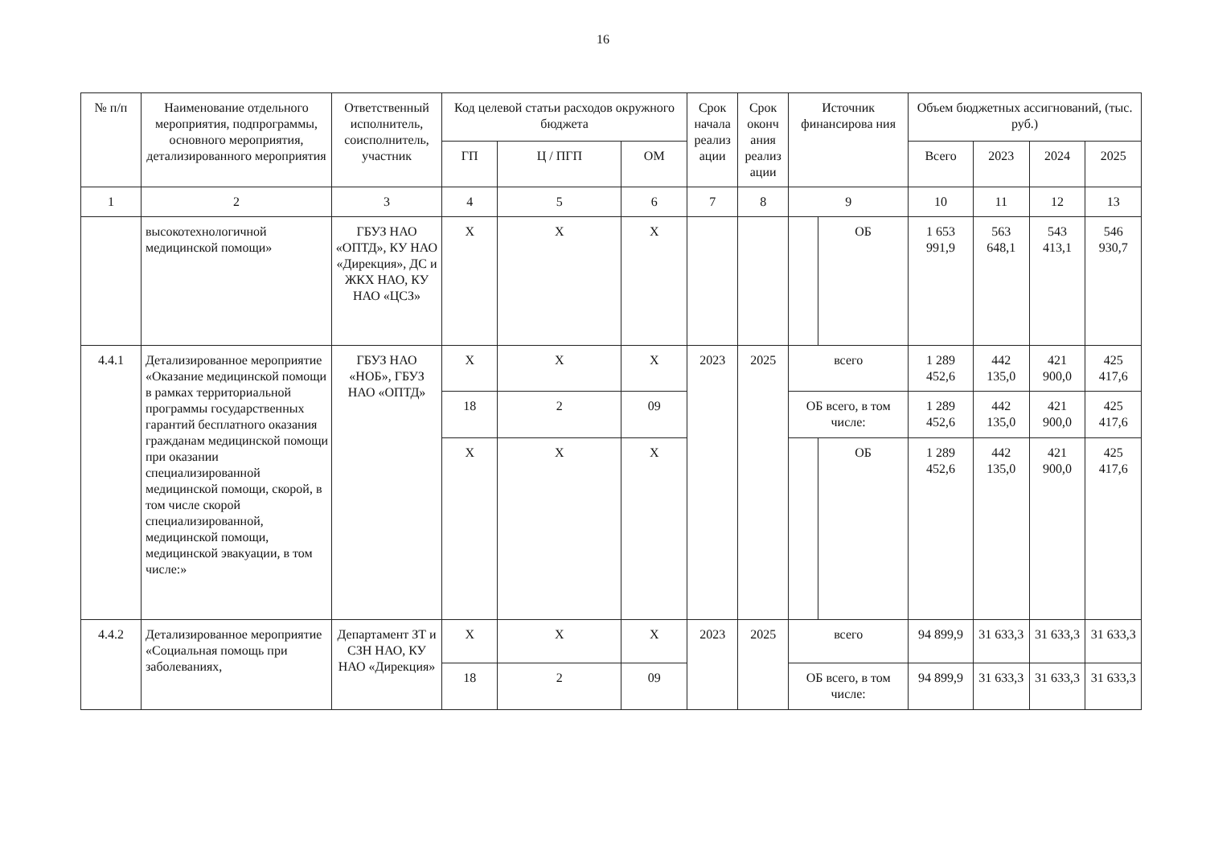16
| № п/п | Наименование отдельного мероприятия, подпрограммы, основного мероприятия, детализированного мероприятия | Ответственный исполнитель, соисполнитель, участник | Код целевой статьи расходов окружного бюджета | | | Срок начала реализ ации | Срок оконч ания реализ ации | Источник финансирова ния | | Объем бюджетных ассигнований, (тыс. руб.) | | | |
| --- | --- | --- | --- | --- | --- | --- | --- | --- | --- | --- | --- | --- | --- |
| | | | ГП | Ц / ПГП | ОМ | | | | | Всего | 2023 | 2024 | 2025 |
| 1 | 2 | 3 | 4 | 5 | 6 | 7 | 8 | 9 | | 10 | 11 | 12 | 13 |
| | высокотехнологичной медицинской помощи» | ГБУЗ НАО «ОПТД», КУ НАО «Дирекция», ДС и ЖКХ НАО, КУ НАО «ЦСЗ» | Х | Х | Х | | | | ОБ | 1 653 991,9 | 563 648,1 | 543 413,1 | 546 930,7 |
| 4.4.1 | Детализированное мероприятие «Оказание медицинской помощи в рамках территориальной программы государственных гарантий бесплатного оказания гражданам медицинской помощи при оказании специализированной медицинской помощи, скорой, в том числе скорой специализированной, медицинской помощи, медицинской эвакуации, в том числе:» | ГБУЗ НАО «НОБ», ГБУЗ НАО «ОПТД» | Х | Х | Х | 2023 | 2025 | всего | | 1 289 452,6 | 442 135,0 | 421 900,0 | 425 417,6 |
| | | | 18 | 2 | 09 | | | ОБ всего, в том числе: | | 1 289 452,6 | 442 135,0 | 421 900,0 | 425 417,6 |
| | | | Х | Х | Х | | | | ОБ | 1 289 452,6 | 442 135,0 | 421 900,0 | 425 417,6 |
| 4.4.2 | Детализированное мероприятие «Социальная помощь при заболеваниях, | Департамент ЗТ и СЗН НАО, КУ НАО «Дирекция» | Х | Х | Х | 2023 | 2025 | всего | | 94 899,9 | 31 633,3 | 31 633,3 | 31 633,3 |
| | | | 18 | 2 | 09 | | | ОБ всего, в том числе: | | 94 899,9 | 31 633,3 | 31 633,3 | 31 633,3 |